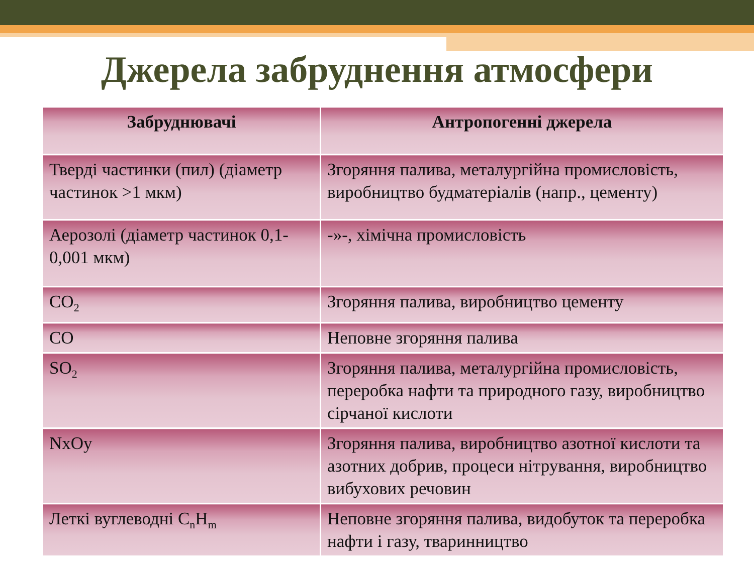Джерела забруднення атмосфери
| Забруднювачі | Антропогенні джерела |
| --- | --- |
| Тверді частинки (пил) (діаметр частинок >1 мкм) | Згоряння палива, металургійна промисловість, виробництво будматеріалів (напр., цементу) |
| Аерозолі (діаметр частинок 0,1-0,001 мкм) | -»-, хімічна промисловість |
| CO<sub>2</sub> | Згоряння палива, виробництво цементу |
| CO | Неповне згоряння палива |
| SO<sub>2</sub> | Згоряння палива, металургійна промисловість, переробка нафти та природного газу, виробництво сірчаної кислоти |
| NxOy | Згоряння палива, виробництво азотної кислоти та азотних добрив, процеси нітрування, виробництво вибухових речовин |
| Леткі вуглеводні C<sub>n</sub>H<sub>m</sub> | Неповне згоряння палива, видобуток та переробка нафти і газу, тваринництво |